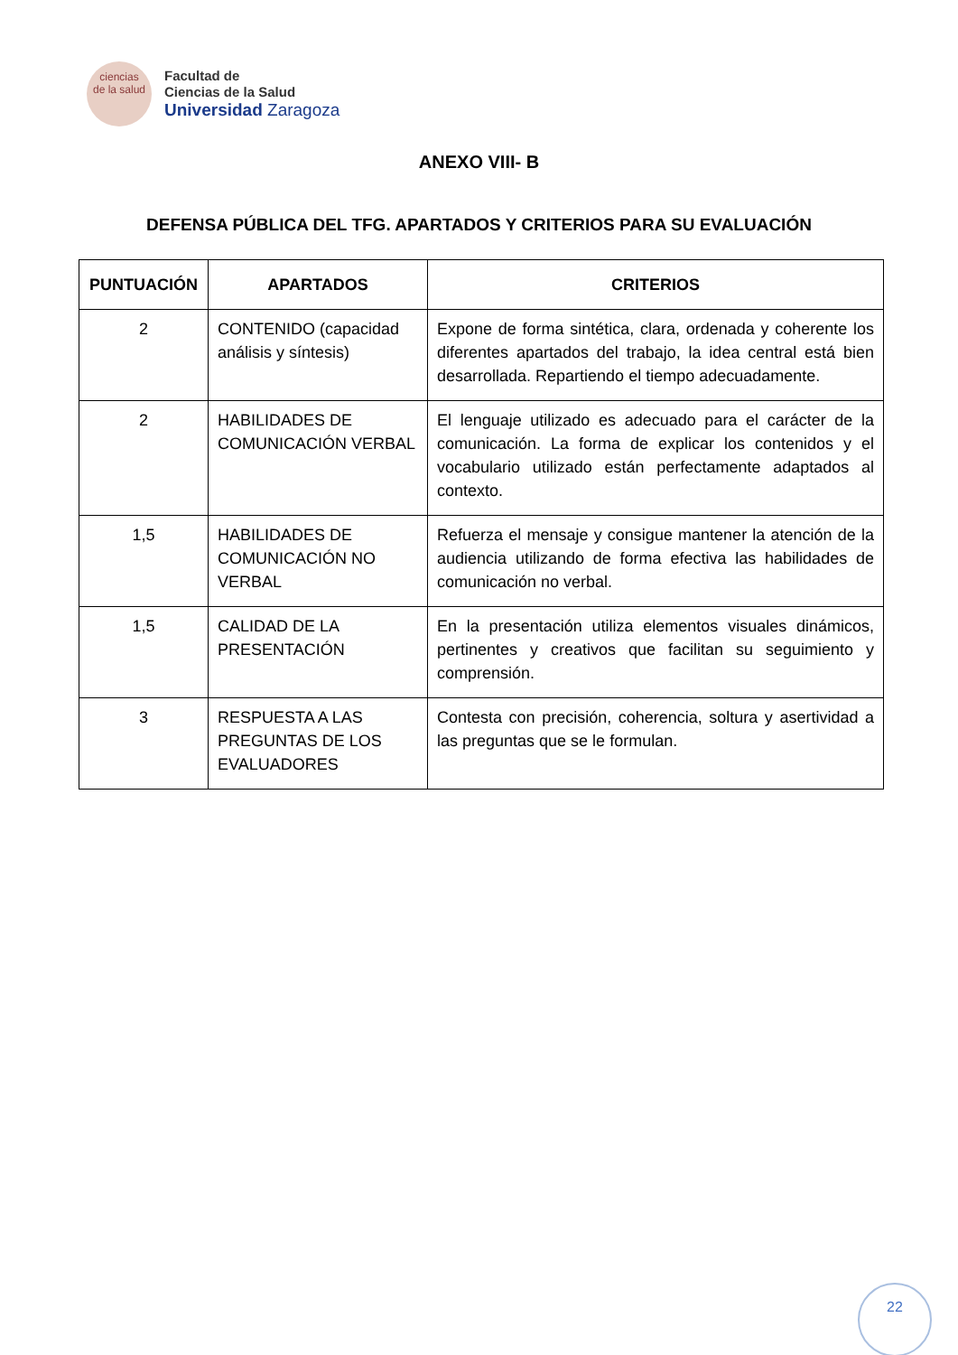ciencias
de la salud
Facultad de
Ciencias de la Salud
Universidad Zaragoza
ANEXO VIII- B
DEFENSA PÚBLICA DEL TFG. APARTADOS Y CRITERIOS PARA SU EVALUACIÓN
| PUNTUACIÓN | APARTADOS | CRITERIOS |
| --- | --- | --- |
| 2 | CONTENIDO (capacidad análisis y síntesis) | Expone de forma sintética, clara, ordenada y coherente los diferentes apartados del trabajo, la idea central está bien desarrollada. Repartiendo el tiempo adecuadamente. |
| 2 | HABILIDADES DE COMUNICACIÓN VERBAL | El lenguaje utilizado es adecuado para el carácter de la comunicación. La forma de explicar los contenidos y el vocabulario utilizado están perfectamente adaptados al contexto. |
| 1,5 | HABILIDADES DE COMUNICACIÓN NO VERBAL | Refuerza el mensaje y consigue mantener la atención de la audiencia utilizando de forma efectiva las habilidades de comunicación no verbal. |
| 1,5 | CALIDAD DE LA PRESENTACIÓN | En la presentación utiliza elementos visuales dinámicos, pertinentes y creativos que facilitan su seguimiento y comprensión. |
| 3 | RESPUESTA A LAS PREGUNTAS DE LOS EVALUADORES | Contesta con precisión, coherencia, soltura y asertividad a las preguntas que se le formulan. |
22